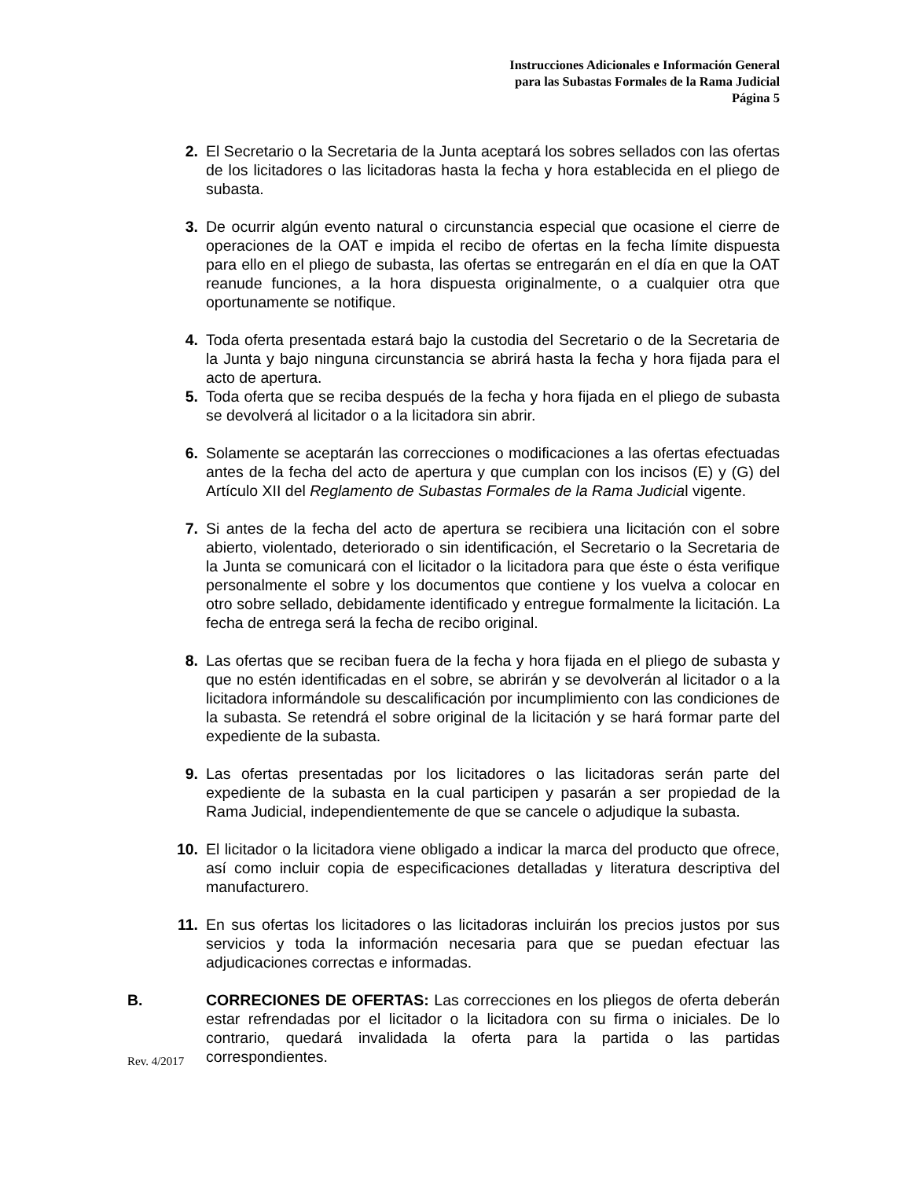Instrucciones Adicionales e Información General
para las Subastas Formales de la Rama Judicial
Página 5
2. El Secretario o la Secretaria de la Junta aceptará los sobres sellados con las ofertas de los licitadores o las licitadoras hasta la fecha y hora establecida en el pliego de subasta.
3. De ocurrir algún evento natural o circunstancia especial que ocasione el cierre de operaciones de la OAT e impida el recibo de ofertas en la fecha límite dispuesta para ello en el pliego de subasta, las ofertas se entregarán en el día en que la OAT reanude funciones, a la hora dispuesta originalmente, o a cualquier otra que oportunamente se notifique.
4. Toda oferta presentada estará bajo la custodia del Secretario o de la Secretaria de la Junta y bajo ninguna circunstancia se abrirá hasta la fecha y hora fijada para el acto de apertura.
5. Toda oferta que se reciba después de la fecha y hora fijada en el pliego de subasta se devolverá al licitador o a la licitadora sin abrir.
6. Solamente se aceptarán las correcciones o modificaciones a las ofertas efectuadas antes de la fecha del acto de apertura y que cumplan con los incisos (E) y (G) del Artículo XII del Reglamento de Subastas Formales de la Rama Judicial vigente.
7. Si antes de la fecha del acto de apertura se recibiera una licitación con el sobre abierto, violentado, deteriorado o sin identificación, el Secretario o la Secretaria de la Junta se comunicará con el licitador o la licitadora para que éste o ésta verifique personalmente el sobre y los documentos que contiene y los vuelva a colocar en otro sobre sellado, debidamente identificado y entregue formalmente la licitación. La fecha de entrega será la fecha de recibo original.
8. Las ofertas que se reciban fuera de la fecha y hora fijada en el pliego de subasta y que no estén identificadas en el sobre, se abrirán y se devolverán al licitador o a la licitadora informándole su descalificación por incumplimiento con las condiciones de la subasta. Se retendrá el sobre original de la licitación y se hará formar parte del expediente de la subasta.
9. Las ofertas presentadas por los licitadores o las licitadoras serán parte del expediente de la subasta en la cual participen y pasarán a ser propiedad de la Rama Judicial, independientemente de que se cancele o adjudique la subasta.
10. El licitador o la licitadora viene obligado a indicar la marca del producto que ofrece, así como incluir copia de especificaciones detalladas y literatura descriptiva del manufacturero.
11. En sus ofertas los licitadores o las licitadoras incluirán los precios justos por sus servicios y toda la información necesaria para que se puedan efectuar las adjudicaciones correctas e informadas.
B. CORRECIONES DE OFERTAS: Las correcciones en los pliegos de oferta deberán estar refrendadas por el licitador o la licitadora con su firma o iniciales. De lo contrario, quedará invalidada la oferta para la partida o las partidas correspondientes.
Rev. 4/2017